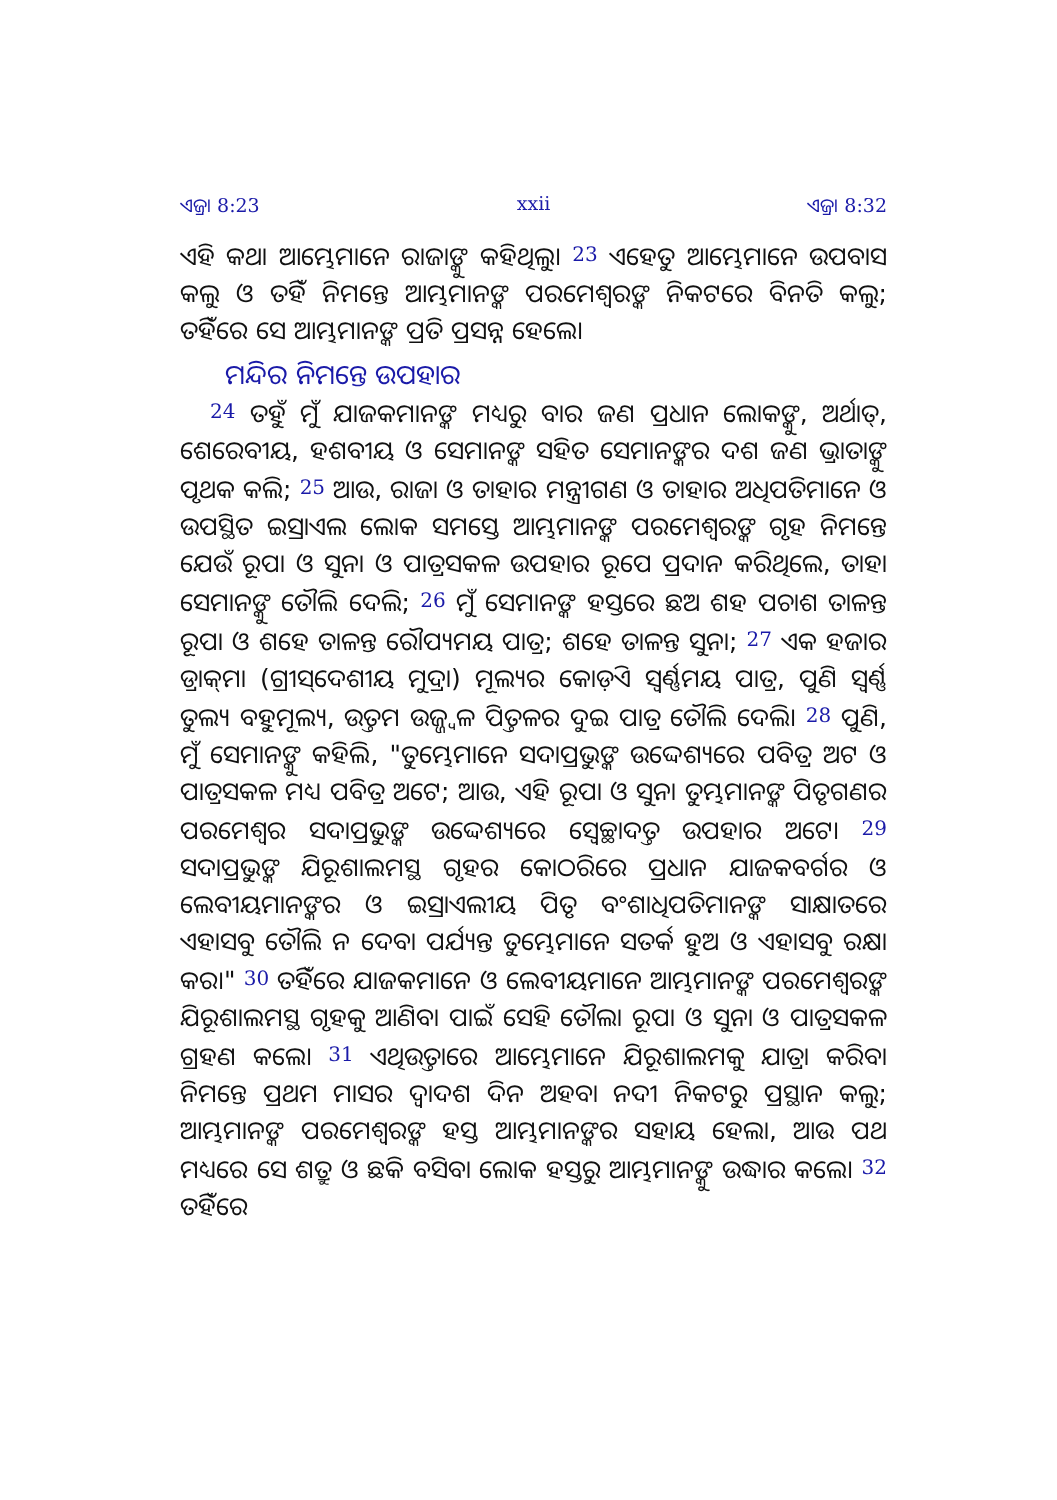ଏଜ୍ରା 8:23 xxii ଏଜ୍ରା 8:32
ଏହି କଥା ଆମ୍ଭେମାନେ ରାଜାଙ୍କୁ କହିଥିଲୁ। <sup>23</sup> ଏହେତୁ ଆମ୍ଭେମାନେ ଉପବାସ କଲୁ ଓ ତହିଁ ନିମନ୍ତେ ଆମ୍ଭମାନଙ୍କ ପରମେଶ୍ୱରଙ୍କ ନିକଟରେ ବିନତି କଲୁ; ତହିଁରେ ସେ ଆମ୍ଭମାନଙ୍କ ପ୍ରତି ପ୍ରସନ୍ନ ହେଲେ।
ମନ୍ଦିର ନିମନ୍ତେ ଉପହାର
<sup>24</sup> ତହୁଁ ମୁଁ ଯାଜକମାନଙ୍କ ମଧ୍ୟରୁ ବାର ଜଣ ପ୍ରଧାନ ଲୋକଙ୍କୁ, ଅର୍ଥାତ୍, ଶେରେବୀୟ, ହଶବୀୟ ଓ ସେମାନଙ୍କ ସହିତ ସେମାନଙ୍କର ଦଶ ଜଣ ଭ୍ରାତାଙ୍କୁ ପୃଥକ କଲି; <sup>25</sup> ଆଉ, ରାଜା ଓ ତାହାର ମନ୍ତ୍ରୀଗଣ ଓ ତାହାର ଅଧିପତିମାନେ ଓ ଉପସ୍ଥିତ ଇସ୍ରାଏଲ ଲୋକ ସମସ୍ତେ ଆମ୍ଭମାନଙ୍କ ପରମେଶ୍ୱରଙ୍କ ଗୃହ ନିମନ୍ତେ ଯେଉଁ ରୂପା ଓ ସୁନା ଓ ପାତ୍ରସକଳ ଉପହାର ରୂପେ ପ୍ରଦାନ କରିଥିଲେ, ତାହା ସେମାନଙ୍କୁ ତୌଲି ଦେଲି; <sup>26</sup> ମୁଁ ସେମାନଙ୍କ ହସ୍ତରେ ଛଅ ଶହ ପଚାଶ ତାଳନ୍ତ ରୂପା ଓ ଶହେ ତାଳନ୍ତ ରୌପ୍ୟମୟ ପାତ୍ର; ଶହେ ତାଳନ୍ତ ସୁନା; <sup>27</sup> ଏକ ହଜାର ଡ୍ରାକ୍‌ମା (ଗ୍ରୀସ୍‌ଦେଶୀୟ ମୁଦ୍ରା) ମୂଲ୍ୟର କୋଡ଼ିଏ ସ୍ୱର୍ଣ୍ଣମୟ ପାତ୍ର, ପୁଣି ସ୍ୱର୍ଣ୍ଣ ତୁଲ୍ୟ ବହୁମୂଲ୍ୟ, ଉତ୍ତମ ଉଜ୍ଜ୍ୱଳ ପିତ୍ତଳର ଦୁଇ ପାତ୍ର ତୌଲି ଦେଲି। <sup>28</sup> ପୁଣି, ମୁଁ ସେମାନଙ୍କୁ କହିଲି, "ତୁମ୍ଭେମାନେ ସଦାପ୍ରଭୁଙ୍କ ଉଦ୍ଦେଶ୍ୟରେ ପବିତ୍ର ଅଟ ଓ ପାତ୍ରସକଳ ମଧ୍ୟ ପବିତ୍ର ଅଟେ; ଆଉ, ଏହି ରୂପା ଓ ସୁନା ତୁମ୍ଭମାନଙ୍କ ପିତୃଗଣର ପରମେଶ୍ୱର ସଦାପ୍ରଭୁଙ୍କ ଉଦ୍ଦେଶ୍ୟରେ ସ୍ୱେଚ୍ଛାଦତ୍ତ ଉପହାର ଅଟେ। <sup>29</sup> ସଦାପ୍ରଭୁଙ୍କ ଯିରୂଶାଲମସ୍ଥ ଗୃହର କୋଠରିରେ ପ୍ରଧାନ ଯାଜକବର୍ଗର ଓ ଲେବୀୟମାନଙ୍କର ଓ ଇସ୍ରାଏଲୀୟ ପିତୃ ବଂଶାଧିପତିମାନଙ୍କ ସାକ୍ଷାତରେ ଏହାସବୁ ତୌଲି ନ ଦେବା ପର୍ଯ୍ୟନ୍ତ ତୁମ୍ଭେମାନେ ସତର୍କ ହୁଅ ଓ ଏହାସବୁ ରକ୍ଷା କର।" <sup>30</sup> ତହିଁରେ ଯାଜକମାନେ ଓ ଲେବୀୟମାନେ ଆମ୍ଭମାନଙ୍କ ପରମେଶ୍ୱରଙ୍କ ଯିରୂଶାଲମସ୍ଥ ଗୃହକୁ ଆଣିବା ପାଇଁ ସେହି ତୌଲା ରୂପା ଓ ସୁନା ଓ ପାତ୍ରସକଳ ଗ୍ରହଣ କଲେ। <sup>31</sup> ଏଥିଉତ୍ତାରେ ଆମ୍ଭେମାନେ ଯିରୂଶାଲମକୁ ଯାତ୍ରା କରିବା ନିମନ୍ତେ ପ୍ରଥମ ମାସର ଦ୍ୱାଦଶ ଦିନ ଅହବା ନଦୀ ନିକଟରୁ ପ୍ରସ୍ଥାନ କଲୁ; ଆମ୍ଭମାନଙ୍କ ପରମେଶ୍ୱରଙ୍କ ହସ୍ତ ଆମ୍ଭମାନଙ୍କର ସହାୟ ହେଲା, ଆଉ ପଥ ମଧ୍ୟରେ ସେ ଶତ୍ରୁ ଓ ଛକି ବସିବା ଲୋକ ହସ୍ତରୁ ଆମ୍ଭମାନଙ୍କୁ ଉଦ୍ଧାର କଲେ। <sup>32</sup> ତହିଁରେ